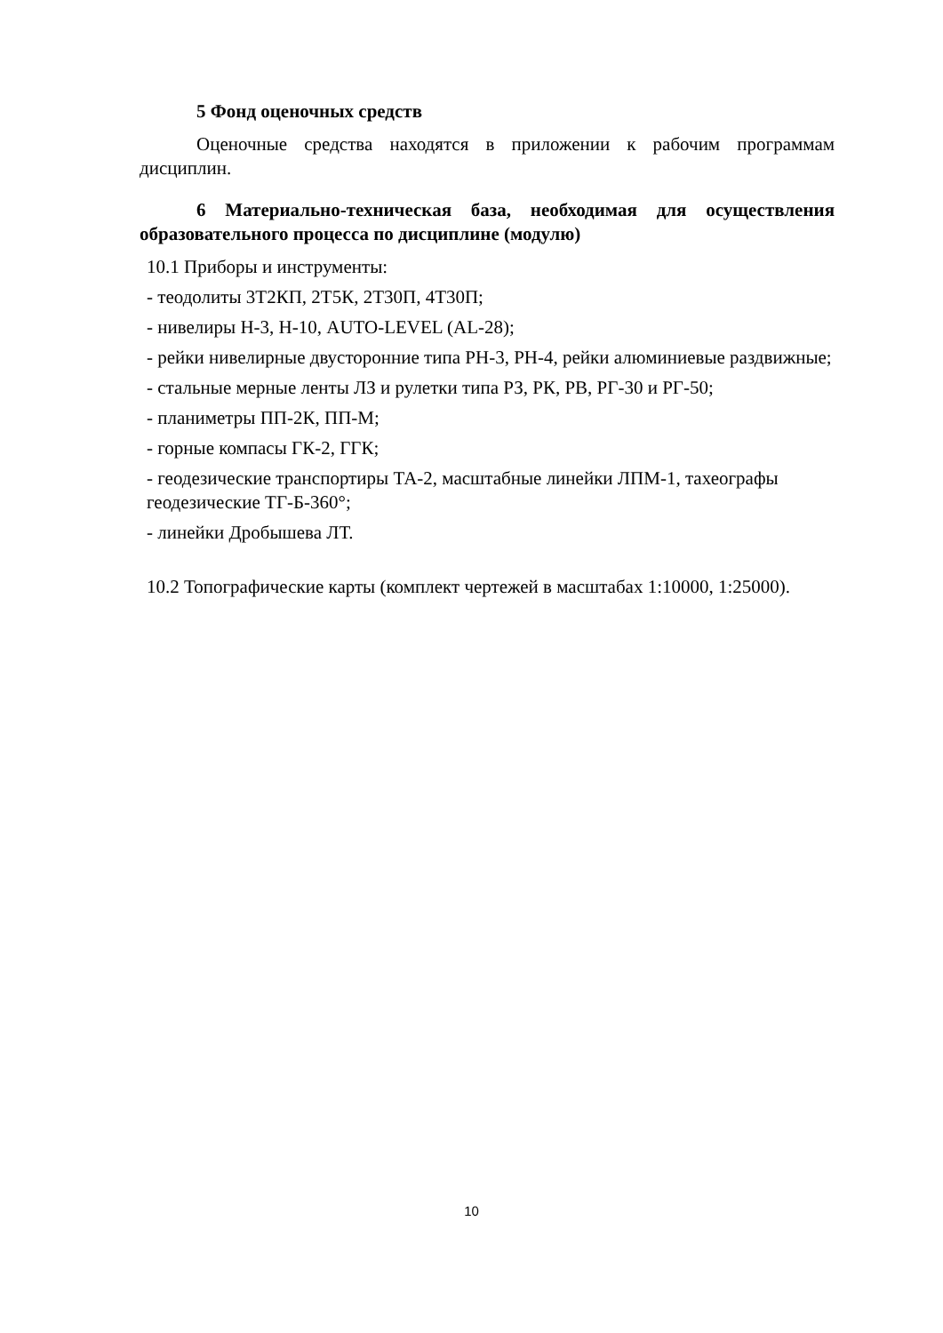5 Фонд оценочных средств
Оценочные средства находятся в приложении к рабочим программам дисциплин.
6 Материально-техническая база, необходимая для осуществления образовательного процесса по дисциплине (модулю)
10.1 Приборы и инструменты:
- теодолиты 3Т2КП, 2Т5К, 2Т30П, 4Т30П;
- нивелиры Н-3, Н-10, AUTO-LEVEL (AL-28);
- рейки нивелирные двусторонние типа РН-3, РН-4, рейки алюминиевые раздвижные;
- стальные мерные ленты ЛЗ и рулетки типа РЗ, РК, РВ, РГ-30 и РГ-50;
- планиметры ПП-2К, ПП-М;
- горные компасы ГК-2, ГГК;
- геодезические транспортиры ТА-2, масштабные линейки ЛПМ-1, тахеографы геодезические ТГ-Б-360°;
- линейки Дробышева ЛТ.
10.2 Топографические карты (комплект чертежей в масштабах 1:10000, 1:25000).
10